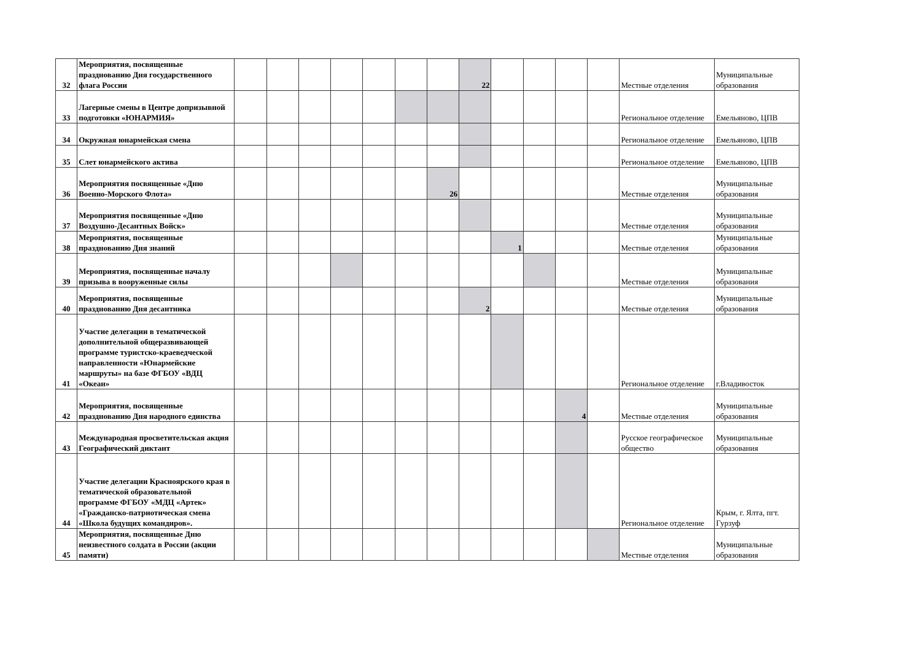| 32 | Мероприятия, посвященные празднованию Дня государственного флага России | | | | | | | | 22 | | | | | Местные отделения | Муниципальные образования |
| 33 | Лагерные смены в Центре допризывной подготовки «ЮНАРМИЯ» | | | | | | | | | | | | | Региональное отделение | Емельяново, ЦПВ |
| 34 | Окружная юнармейская смена | | | | | | | | | | | | | Региональное отделение | Емельяново, ЦПВ |
| 35 | Слет юнармейского актива | | | | | | | | | | | | | Региональное отделение | Емельяново, ЦПВ |
| 36 | Мероприятия посвященные «Дню Военно-Морского Флота» | | | | | | | 26 | | | | | | Местные отделения | Муниципальные образования |
| 37 | Мероприятия посвященные «Дню Воздушно-Десантных Войск» | | | | | | | | | | | | | Местные отделения | Муниципальные образования |
| 38 | Мероприятия, посвященные празднованию Дня знаний | | | | | | | | | 1 | | | | Местные отделения | Муниципальные образования |
| 39 | Мероприятия, посвященные началу призыва в вооруженные силы | | | | | | | | | | | | | Местные отделения | Муниципальные образования |
| 40 | Мероприятия, посвященные празднованию Дня десантника | | | | | | | | 2 | | | | | Местные отделения | Муниципальные образования |
| 41 | Участие делегации в тематической дополнительной общеразвивающей программе туристско-краеведческой направленности «Юнармейские маршруты» на базе ФГБОУ «ВДЦ «Океан» | | | | | | | | | | | | | Региональное отделение | г.Владивосток |
| 42 | Мероприятия, посвященные празднованию Дня народного единства | | | | | | | | | | | 4 | | Местные отделения | Муниципальные образования |
| 43 | Международная просветительская акция Географический диктант | | | | | | | | | | | | | Русское географическое общество | Муниципальные образования |
| 44 | Участие делегации Красноярского края в тематической образовательной программе ФГБОУ «МДЦ «Артек» «Гражданско-патриотическая смена «Школа будущих командиров». | | | | | | | | | | | | | Региональное отделение | Крым, г. Ялта, пгт. Гурзуф |
| 45 | Мероприятия, посвященные Дню неизвестного солдата в России (акции памяти) | | | | | | | | | | | | | Местные отделения | Муниципальные образования |